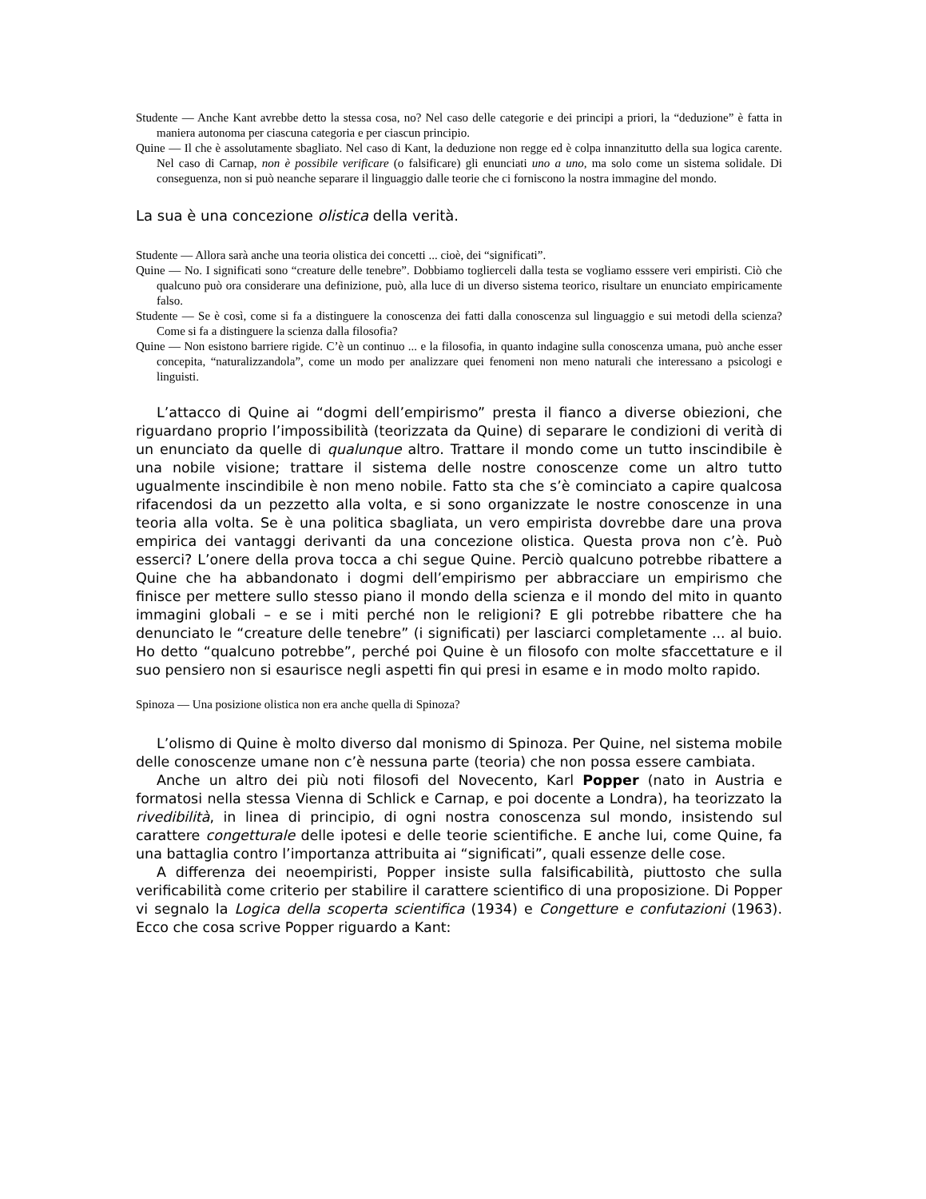Studente — Anche Kant avrebbe detto la stessa cosa, no? Nel caso delle categorie e dei principi a priori, la “deduzione” è fatta in maniera autonoma per ciascuna categoria e per ciascun principio.
Quine — Il che è assolutamente sbagliato. Nel caso di Kant, la deduzione non regge ed è colpa innanzitutto della sua logica carente. Nel caso di Carnap, non è possibile verificare (o falsificare) gli enunciati uno a uno, ma solo come un sistema solidale. Di conseguenza, non si può neanche separare il linguaggio dalle teorie che ci forniscono la nostra immagine del mondo.
La sua è una concezione olistica della verità.
Studente — Allora sarà anche una teoria olistica dei concetti ... cioè, dei “significati”.
Quine — No. I significati sono “creature delle tenebre”. Dobbiamo toglierceli dalla testa se vogliamo esssere veri empiristi. Ciò che qualcuno può ora considerare una definizione, può, alla luce di un diverso sistema teorico, risultare un enunciato empiricamente falso.
Studente — Se è così, come si fa a distinguere la conoscenza dei fatti dalla conoscenza sul linguaggio e sui metodi della scienza? Come si fa a distinguere la scienza dalla filosofia?
Quine — Non esistono barriere rigide. C’è un continuo ... e la filosofia, in quanto indagine sulla conoscenza umana, può anche esser concepita, “naturalizzandola”, come un modo per analizzare quei fenomeni non meno naturali che interessano a psicologi e linguisti.
L’attacco di Quine ai “dogmi dell’empirismo” presta il fianco a diverse obiezioni, che riguardano proprio l’impossibilità (teorizzata da Quine) di separare le condizioni di verità di un enunciato da quelle di qualunque altro. Trattare il mondo come un tutto inscindibile è una nobile visione; trattare il sistema delle nostre conoscenze come un altro tutto ugualmente inscindibile è non meno nobile. Fatto sta che s’è cominciato a capire qualcosa rifacendosi da un pezzetto alla volta, e si sono organizzate le nostre conoscenze in una teoria alla volta. Se è una politica sbagliata, un vero empirista dovrebbe dare una prova empirica dei vantaggi derivanti da una concezione olistica. Questa prova non c’è. Può esserci? L’onere della prova tocca a chi segue Quine. Perciò qualcuno potrebbe ribattere a Quine che ha abbandonato i dogmi dell’empirismo per abbracciare un empirismo che finisce per mettere sullo stesso piano il mondo della scienza e il mondo del mito in quanto immagini globali – e se i miti perché non le religioni? E gli potrebbe ribattere che ha denunciato le “creature delle tenebre” (i significati) per lasciarci completamente ... al buio. Ho detto “qualcuno potrebbe”, perché poi Quine è un filosofo con molte sfaccettature e il suo pensiero non si esaurisce negli aspetti fin qui presi in esame e in modo molto rapido.
Spinoza — Una posizione olistica non era anche quella di Spinoza?
L’olismo di Quine è molto diverso dal monismo di Spinoza. Per Quine, nel sistema mobile delle conoscenze umane non c’è nessuna parte (teoria) che non possa essere cambiata.
Anche un altro dei più noti filosofi del Novecento, Karl Popper (nato in Austria e formatosi nella stessa Vienna di Schlick e Carnap, e poi docente a Londra), ha teorizzato la rivedibilità, in linea di principio, di ogni nostra conoscenza sul mondo, insistendo sul carattere congetturale delle ipotesi e delle teorie scientifiche. E anche lui, come Quine, fa una battaglia contro l’importanza attribuita ai “significati”, quali essenze delle cose.
A differenza dei neoempiristi, Popper insiste sulla falsificabilità, piuttosto che sulla verificabilità come criterio per stabilire il carattere scientifico di una proposizione. Di Popper vi segnalo la Logica della scoperta scientifica (1934) e Congetture e confutazioni (1963). Ecco che cosa scrive Popper riguardo a Kant: